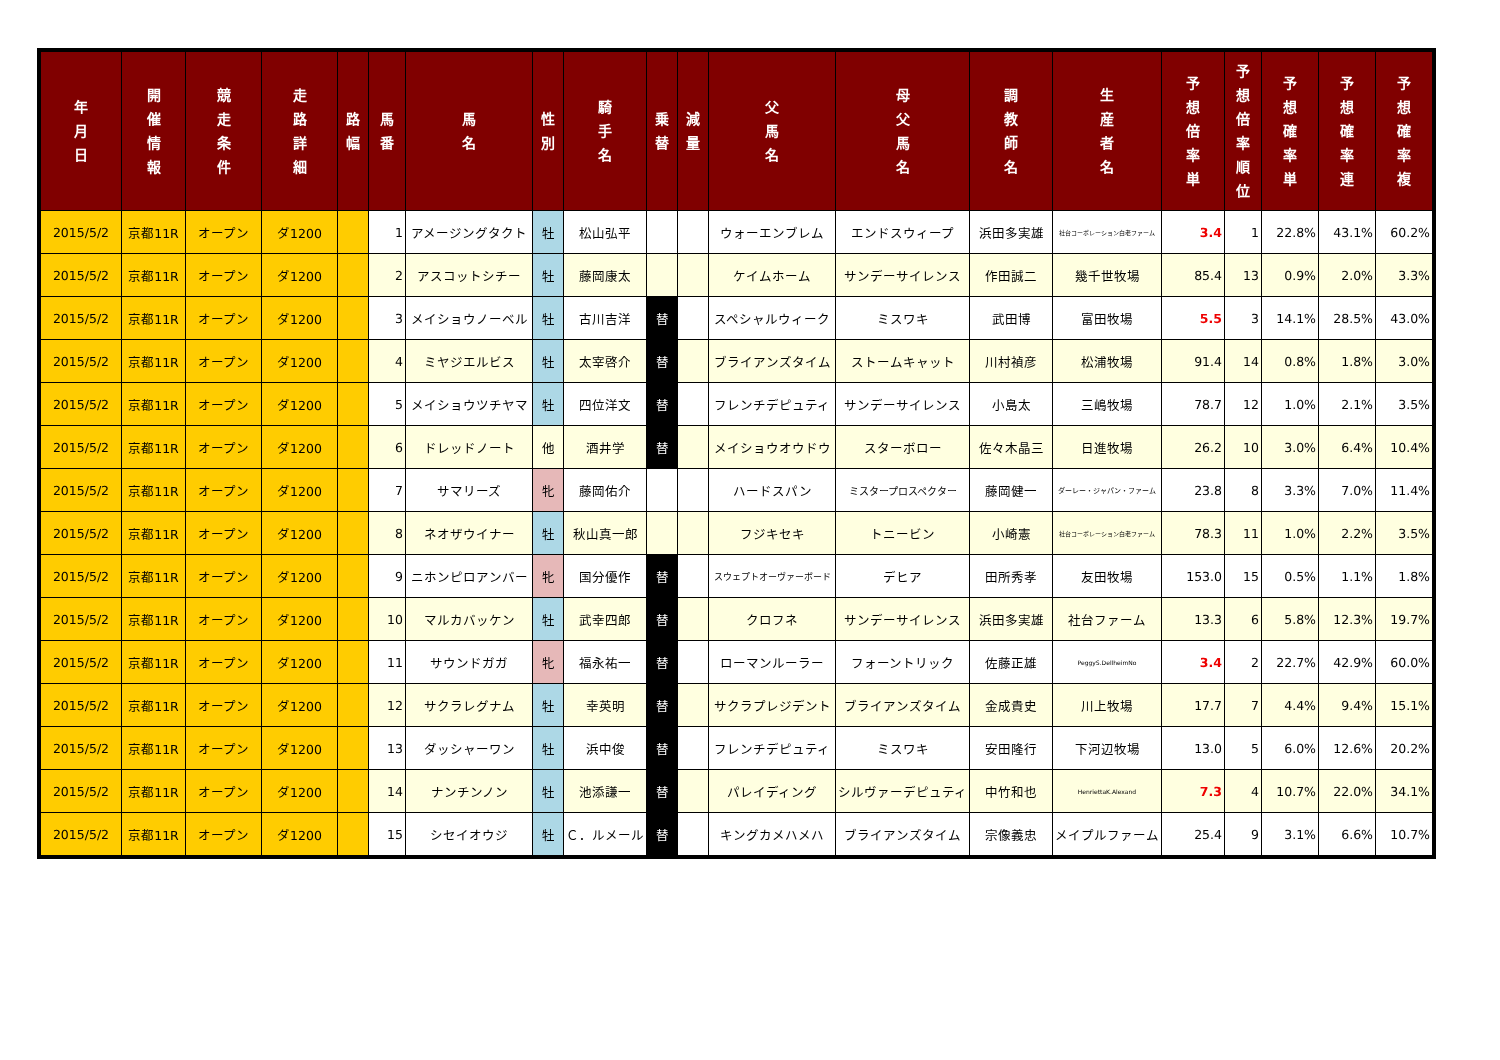| 年 月 日 | 開 催 情 報 | 競 走 条 件 | 走 路 詳 細 | 路 幅 | 馬 番 | 馬 名 | 性 別 | 騎 手 名 | 乗 替 | 減 量 | 父 馬 名 | 母 父 馬 名 | 調 教 師 名 | 生 産 者 名 | 予 想 倍 率 単 | 予 想 倍 率 順 位 | 予 想 確 率 単 | 予 想 確 率 連 | 予 想 確 率 複 |
| --- | --- | --- | --- | --- | --- | --- | --- | --- | --- | --- | --- | --- | --- | --- | --- | --- | --- | --- | --- |
| 2015/5/2 | 京都11R | オープン | ダ1200 | | 1 | アメージングタクト | 牡 | 松山弘平 | | | ウォーエンブレム | エンドスウィープ | 浜田多実雄 | 社台コーポレーション白老ファーム | 3.4 | 1 | 22.8% | 43.1% | 60.2% |
| 2015/5/2 | 京都11R | オープン | ダ1200 | | 2 | アスコットシチー | 牡 | 藤岡康太 | | | ケイムホーム | サンデーサイレンス | 作田誠二 | 幾千世牧場 | 85.4 | 13 | 0.9% | 2.0% | 3.3% |
| 2015/5/2 | 京都11R | オープン | ダ1200 | | 3 | メイショウノーベル | 牡 | 古川吉洋 | 替 | | スペシャルウィーク | ミスワキ | 武田博 | 富田牧場 | 5.5 | 3 | 14.1% | 28.5% | 43.0% |
| 2015/5/2 | 京都11R | オープン | ダ1200 | | 4 | ミヤジエルビス | 牡 | 太宰啓介 | 替 | | ブライアンズタイム | ストームキャット | 川村禎彦 | 松浦牧場 | 91.4 | 14 | 0.8% | 1.8% | 3.0% |
| 2015/5/2 | 京都11R | オープン | ダ1200 | | 5 | メイショウツチヤマ | 牡 | 四位洋文 | 替 | | フレンチデピュティ | サンデーサイレンス | 小島太 | 三嶋牧場 | 78.7 | 12 | 1.0% | 2.1% | 3.5% |
| 2015/5/2 | 京都11R | オープン | ダ1200 | | 6 | ドレッドノート | 他 | 酒井学 | 替 | | メイショウオウドウ | スターボロー | 佐々木晶三 | 日進牧場 | 26.2 | 10 | 3.0% | 6.4% | 10.4% |
| 2015/5/2 | 京都11R | オープン | ダ1200 | | 7 | サマリーズ | 牝 | 藤岡佑介 | | | ハードスパン | ミスタープロスペクター | 藤岡健一 | ダーレー・ジャパン・ファーム | 23.8 | 8 | 3.3% | 7.0% | 11.4% |
| 2015/5/2 | 京都11R | オープン | ダ1200 | | 8 | ネオザウイナー | 牡 | 秋山真一郎 | | | フジキセキ | トニービン | 小崎憲 | 社台コーポレーション白老ファーム | 78.3 | 11 | 1.0% | 2.2% | 3.5% |
| 2015/5/2 | 京都11R | オープン | ダ1200 | | 9 | ニホンピロアンバー | 牝 | 国分優作 | 替 | | スウェプトオーヴァーボード | デヒア | 田所秀孝 | 友田牧場 | 153.0 | 15 | 0.5% | 1.1% | 1.8% |
| 2015/5/2 | 京都11R | オープン | ダ1200 | | 10 | マルカバッケン | 牡 | 武幸四郎 | 替 | | クロフネ | サンデーサイレンス | 浜田多実雄 | 社台ファーム | 13.3 | 6 | 5.8% | 12.3% | 19.7% |
| 2015/5/2 | 京都11R | オープン | ダ1200 | | 11 | サウンドガガ | 牝 | 福永祐一 | 替 | | ローマンルーラー | フォーントリック | 佐藤正雄 | PeggyS.DellheimNo | 3.4 | 2 | 22.7% | 42.9% | 60.0% |
| 2015/5/2 | 京都11R | オープン | ダ1200 | | 12 | サクラレグナム | 牡 | 幸英明 | 替 | | サクラプレジデント | ブライアンズタイム | 金成貴史 | 川上牧場 | 17.7 | 7 | 4.4% | 9.4% | 15.1% |
| 2015/5/2 | 京都11R | オープン | ダ1200 | | 13 | ダッシャーワン | 牡 | 浜中俊 | 替 | | フレンチデピュティ | ミスワキ | 安田隆行 | 下河辺牧場 | 13.0 | 5 | 6.0% | 12.6% | 20.2% |
| 2015/5/2 | 京都11R | オープン | ダ1200 | | 14 | ナンチンノン | 牡 | 池添謙一 | 替 | | パレイディング | シルヴァーデピュティ | 中竹和也 | HenriettaK.Alexand | 7.3 | 4 | 10.7% | 22.0% | 34.1% |
| 2015/5/2 | 京都11R | オープン | ダ1200 | | 15 | シセイオウジ | 牡 | Ｃ．ルメール | 替 | | キングカメハメハ | ブライアンズタイム | 宗像義忠 | メイプルファーム | 25.4 | 9 | 3.1% | 6.6% | 10.7% |